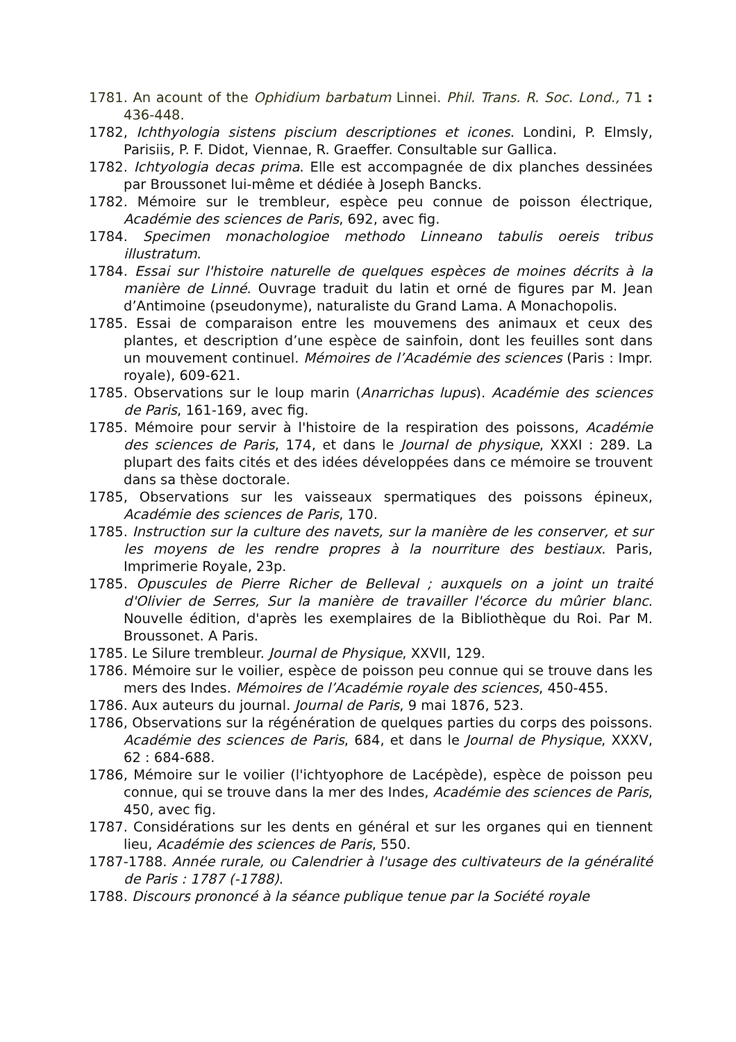1781. An acount of the Ophidium barbatum Linnei. Phil. Trans. R. Soc. Lond., 71 : 436-448.
1782, Ichthyologia sistens piscium descriptiones et icones. Londini, P. Elmsly, Parisiis, P. F. Didot, Viennae, R. Graeffer. Consultable sur Gallica.
1782. Ichtyologia decas prima. Elle est accompagnée de dix planches dessinées par Broussonet lui-même et dédiée à Joseph Bancks.
1782. Mémoire sur le trembleur, espèce peu connue de poisson électrique, Académie des sciences de Paris, 692, avec fig.
1784. Specimen monachologioe methodo Linneano tabulis oereis tribus illustratum.
1784. Essai sur l'histoire naturelle de quelques espèces de moines décrits à la manière de Linné. Ouvrage traduit du latin et orné de figures par M. Jean d’Antimoine (pseudonyme), naturaliste du Grand Lama. A Monachopolis.
1785. Essai de comparaison entre les mouvemens des animaux et ceux des plantes, et description d’une espèce de sainfoin, dont les feuilles sont dans un mouvement continuel. Mémoires de l’Académie des sciences (Paris : Impr. royale), 609-621.
1785. Observations sur le loup marin (Anarrichas lupus). Académie des sciences de Paris, 161-169, avec fig.
1785. Mémoire pour servir à l'histoire de la respiration des poissons, Académie des sciences de Paris, 174, et dans le Journal de physique, XXXI : 289. La plupart des faits cités et des idées développées dans ce mémoire se trouvent dans sa thèse doctorale.
1785, Observations sur les vaisseaux spermatiques des poissons épineux, Académie des sciences de Paris, 170.
1785. Instruction sur la culture des navets, sur la manière de les conserver, et sur les moyens de les rendre propres à la nourriture des bestiaux. Paris, Imprimerie Royale, 23p.
1785. Opuscules de Pierre Richer de Belleval ; auxquels on a joint un traité d'Olivier de Serres, Sur la manière de travailler l'écorce du mûrier blanc. Nouvelle édition, d'après les exemplaires de la Bibliothèque du Roi. Par M. Broussonet. A Paris.
1785. Le Silure trembleur. Journal de Physique, XXVII, 129.
1786. Mémoire sur le voilier, espèce de poisson peu connue qui se trouve dans les mers des Indes. Mémoires de l’Académie royale des sciences, 450-455.
1786. Aux auteurs du journal. Journal de Paris, 9 mai 1876, 523.
1786, Observations sur la régénération de quelques parties du corps des poissons. Académie des sciences de Paris, 684, et dans le Journal de Physique, XXXV, 62 : 684-688.
1786, Mémoire sur le voilier (l'ichtyophore de Lacépède), espèce de poisson peu connue, qui se trouve dans la mer des Indes, Académie des sciences de Paris, 450, avec fig.
1787. Considérations sur les dents en général et sur les organes qui en tiennent lieu, Académie des sciences de Paris, 550.
1787-1788. Année rurale, ou Calendrier à l'usage des cultivateurs de la généralité de Paris : 1787 (-1788).
1788. Discours prononcé à la séance publique tenue par la Société royale